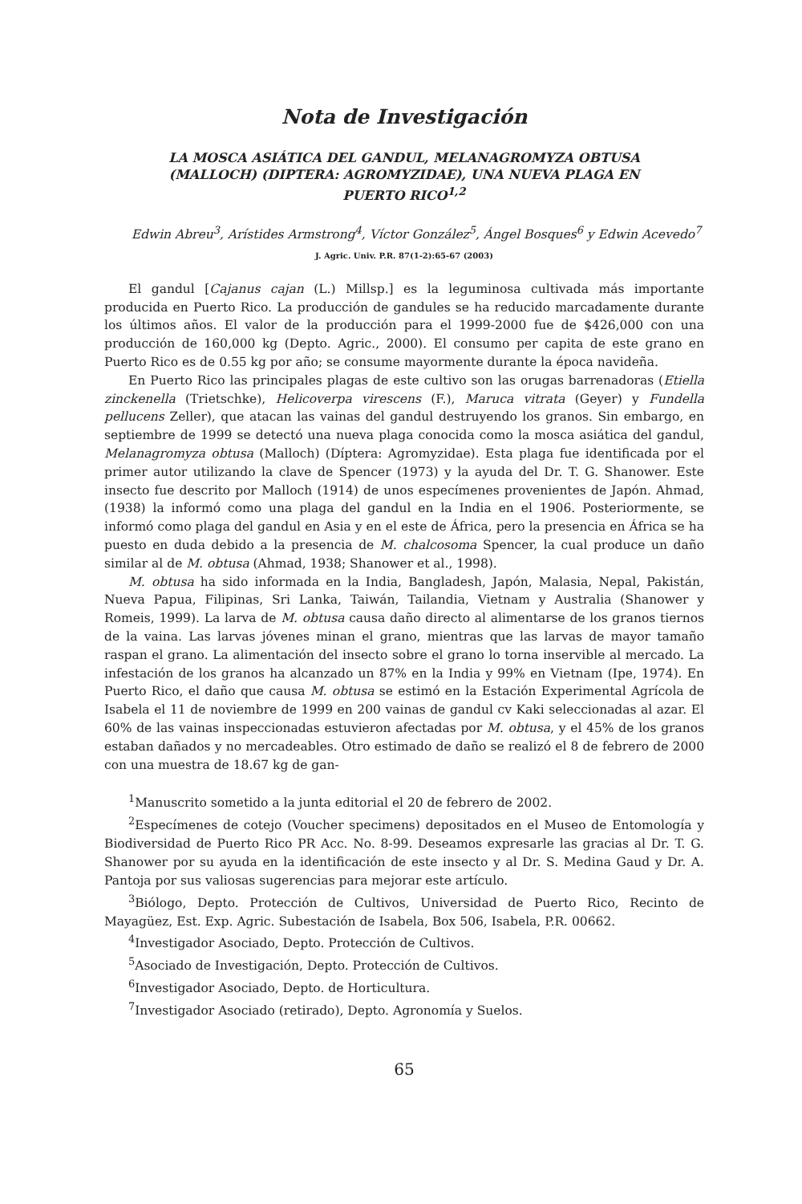Nota de Investigación
LA MOSCA ASIÁTICA DEL GANDUL, MELANAGROMYZA OBTUSA (MALLOCH) (DIPTERA: AGROMYZIDAE), UNA NUEVA PLAGA EN PUERTO RICO<sup>1,2</sup>
Edwin Abreu<sup>3</sup>, Arístides Armstrong<sup>4</sup>, Víctor González<sup>5</sup>, Ángel Bosques<sup>6</sup> y Edwin Acevedo<sup>7</sup>
J. Agric. Univ. P.R. 87(1-2):65-67 (2003)
El gandul [Cajanus cajan (L.) Millsp.] es la leguminosa cultivada más importante producida en Puerto Rico. La producción de gandules se ha reducido marcadamente durante los últimos años. El valor de la producción para el 1999-2000 fue de $426,000 con una producción de 160,000 kg (Depto. Agric., 2000). El consumo per capita de este grano en Puerto Rico es de 0.55 kg por año; se consume mayormente durante la época navideña.
En Puerto Rico las principales plagas de este cultivo son las orugas barrenadoras (Etiella zinckenella (Trietschke), Helicoverpa virescens (F.), Maruca vitrata (Geyer) y Fundella pellucens Zeller), que atacan las vainas del gandul destruyendo los granos. Sin embargo, en septiembre de 1999 se detectó una nueva plaga conocida como la mosca asiática del gandul, Melanagromyza obtusa (Malloch) (Díptera: Agromyzidae). Esta plaga fue identificada por el primer autor utilizando la clave de Spencer (1973) y la ayuda del Dr. T. G. Shanower. Este insecto fue descrito por Malloch (1914) de unos especímenes provenientes de Japón. Ahmad, (1938) la informó como una plaga del gandul en la India en el 1906. Posteriormente, se informó como plaga del gandul en Asia y en el este de África, pero la presencia en África se ha puesto en duda debido a la presencia de M. chalcosoma Spencer, la cual produce un daño similar al de M. obtusa (Ahmad, 1938; Shanower et al., 1998).
M. obtusa ha sido informada en la India, Bangladesh, Japón, Malasia, Nepal, Pakistán, Nueva Papua, Filipinas, Sri Lanka, Taiwán, Tailandia, Vietnam y Australia (Shanower y Romeis, 1999). La larva de M. obtusa causa daño directo al alimentarse de los granos tiernos de la vaina. Las larvas jóvenes minan el grano, mientras que las larvas de mayor tamaño raspan el grano. La alimentación del insecto sobre el grano lo torna inservible al mercado. La infestación de los granos ha alcanzado un 87% en la India y 99% en Vietnam (Ipe, 1974). En Puerto Rico, el daño que causa M. obtusa se estimó en la Estación Experimental Agrícola de Isabela el 11 de noviembre de 1999 en 200 vainas de gandul cv Kaki seleccionadas al azar. El 60% de las vainas inspeccionadas estuvieron afectadas por M. obtusa, y el 45% de los granos estaban dañados y no mercadeables. Otro estimado de daño se realizó el 8 de febrero de 2000 con una muestra de 18.67 kg de gan-
<sup>1</sup> Manuscrito sometido a la junta editorial el 20 de febrero de 2002.
<sup>2</sup> Especímenes de cotejo (Voucher specimens) depositados en el Museo de Entomología y Biodiversidad de Puerto Rico PR Acc. No. 8-99. Deseamos expresarle las gracias al Dr. T. G. Shanower por su ayuda en la identificación de este insecto y al Dr. S. Medina Gaud y Dr. A. Pantoja por sus valiosas sugerencias para mejorar este artículo.
<sup>3</sup> Biólogo, Depto. Protección de Cultivos, Universidad de Puerto Rico, Recinto de Mayagüez, Est. Exp. Agric. Subestación de Isabela, Box 506, Isabela, P.R. 00662.
<sup>4</sup> Investigador Asociado, Depto. Protección de Cultivos.
<sup>5</sup> Asociado de Investigación, Depto. Protección de Cultivos.
<sup>6</sup> Investigador Asociado, Depto. de Horticultura.
<sup>7</sup> Investigador Asociado (retirado), Depto. Agronomía y Suelos.
65